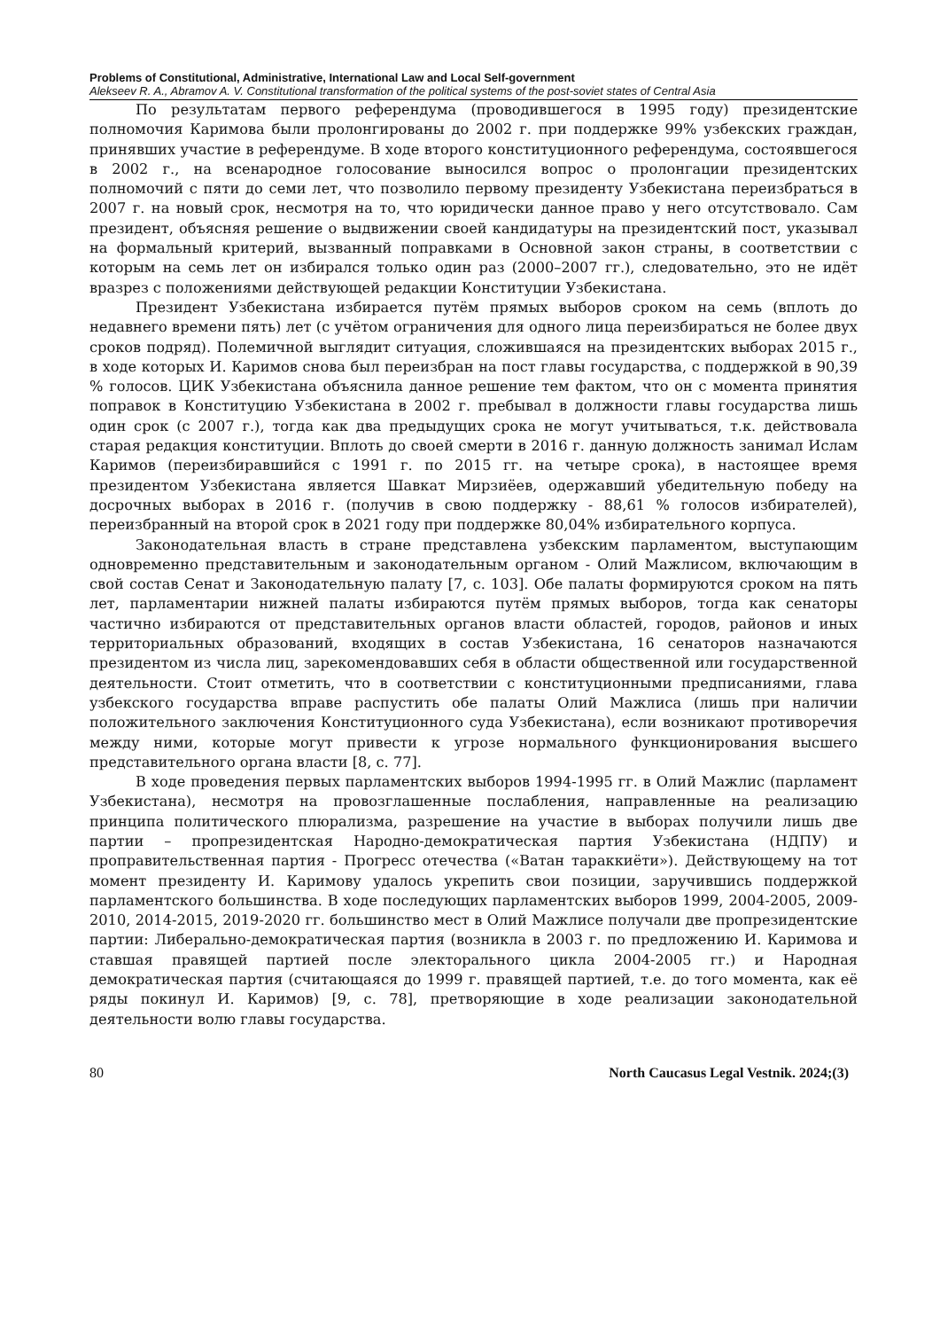Problems of Constitutional, Administrative, International Law and Local Self-government
Alekseev R. A., Abramov A. V. Constitutional transformation of the political systems of the post-soviet states of Central Asia
По результатам первого референдума (проводившегося в 1995 году) президентские полномочия Каримова были пролонгированы до 2002 г. при поддержке 99% узбекских граждан, принявших участие в референдуме. В ходе второго конституционного референдума, состоявшегося в 2002 г., на всенародное голосование выносился вопрос о пролонгации президентских полномочий с пяти до семи лет, что позволило первому президенту Узбекистана переизбраться в 2007 г. на новый срок, несмотря на то, что юридически данное право у него отсутствовало. Сам президент, объясняя решение о выдвижении своей кандидатуры на президентский пост, указывал на формальный критерий, вызванный поправками в Основной закон страны, в соответствии с которым на семь лет он избирался только один раз (2000–2007 гг.), следовательно, это не идёт вразрез с положениями действующей редакции Конституции Узбекистана.
Президент Узбекистана избирается путём прямых выборов сроком на семь (вплоть до недавнего времени пять) лет (с учётом ограничения для одного лица переизбираться не более двух сроков подряд). Полемичной выглядит ситуация, сложившаяся на президентских выборах 2015 г., в ходе которых И. Каримов снова был переизбран на пост главы государства, с поддержкой в 90,39 % голосов. ЦИК Узбекистана объяснила данное решение тем фактом, что он с момента принятия поправок в Конституцию Узбекистана в 2002 г. пребывал в должности главы государства лишь один срок (с 2007 г.), тогда как два предыдущих срока не могут учитываться, т.к. действовала старая редакция конституции. Вплоть до своей смерти в 2016 г. данную должность занимал Ислам Каримов (переизбиравшийся с 1991 г. по 2015 гг. на четыре срока), в настоящее время президентом Узбекистана является Шавкат Мирзиёев, одержавший убедительную победу на досрочных выборах в 2016 г. (получив в свою поддержку - 88,61 % голосов избирателей), переизбранный на второй срок в 2021 году при поддержке 80,04% избирательного корпуса.
Законодательная власть в стране представлена узбекским парламентом, выступающим одновременно представительным и законодательным органом - Олий Мажлисом, включающим в свой состав Сенат и Законодательную палату [7, с. 103]. Обе палаты формируются сроком на пять лет, парламентарии нижней палаты избираются путём прямых выборов, тогда как сенаторы частично избираются от представительных органов власти областей, городов, районов и иных территориальных образований, входящих в состав Узбекистана, 16 сенаторов назначаются президентом из числа лиц, зарекомендовавших себя в области общественной или государственной деятельности. Стоит отметить, что в соответствии с конституционными предписаниями, глава узбекского государства вправе распустить обе палаты Олий Мажлиса (лишь при наличии положительного заключения Конституционного суда Узбекистана), если возникают противоречия между ними, которые могут привести к угрозе нормального функционирования высшего представительного органа власти [8, с. 77].
В ходе проведения первых парламентских выборов 1994-1995 гг. в Олий Мажлис (парламент Узбекистана), несмотря на провозглашенные послабления, направленные на реализацию принципа политического плюрализма, разрешение на участие в выборах получили лишь две партии – пропрезидентская Народно-демократическая партия Узбекистана (НДПУ) и проправительственная партия - Прогресс отечества («Ватан тараккиёти»). Действующему на тот момент президенту И. Каримову удалось укрепить свои позиции, заручившись поддержкой парламентского большинства. В ходе последующих парламентских выборов 1999, 2004-2005, 2009-2010, 2014-2015, 2019-2020 гг. большинство мест в Олий Мажлисе получали две пропрезидентские партии: Либерально-демократическая партия (возникла в 2003 г. по предложению И. Каримова и ставшая правящей партией после электорального цикла 2004-2005 гг.) и Народная демократическая партия (считающаяся до 1999 г. правящей партией, т.е. до того момента, как её ряды покинул И. Каримов) [9, с. 78], претворяющие в ходе реализации законодательной деятельности волю главы государства.
80 North Caucasus Legal Vestnik. 2024;(3)